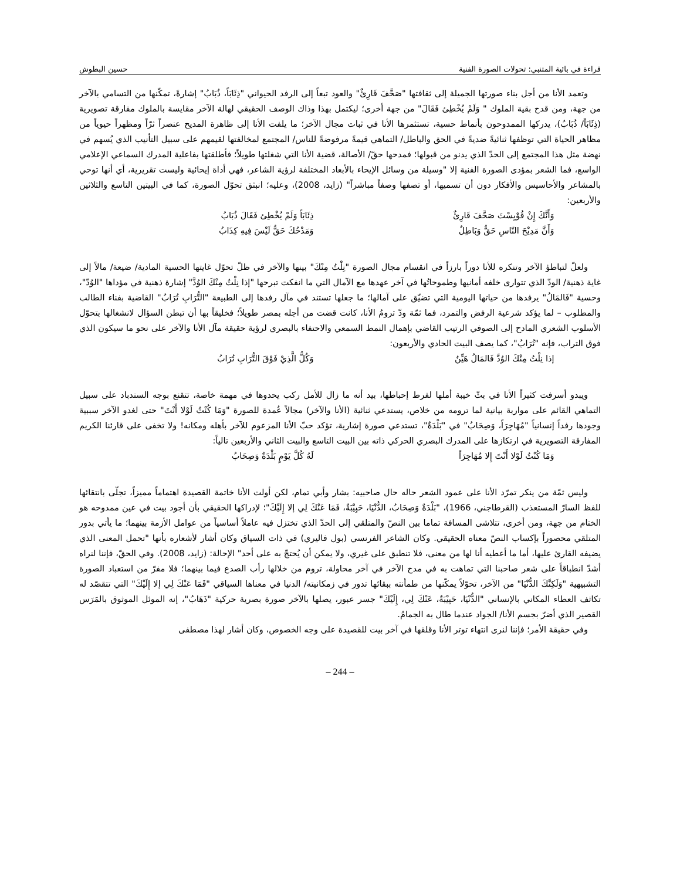قراءة في بائية المتنبي: تحولات الصورة الفنية حسين البطوش
وتعمد الأنا من أجل بناء صورتها الجميلة إلى ثقافتها "صَحَّفَ قَارِئٌ" والعود تبعاً إلى الرفد الحيواني "ذِئَابَاً، ذُبَابُ" إشارةً، تمكّنها من التسامي بالآخر من جهة، ومن قدح بقية الملوك " وَلَمْ يُخْطِئ فَقَالَ" من جهة أخرى؛ ليكتمل بهذا وذاك الوصف الحقيقي لهالة الآخر مقايسة بالملوك مفارقة تصويرية (ذِئَابَاً/ ذُبَابُ)، يدركها الممدوحون بأنماط حسية، تستثمرها الأنا في ثبات مجال الآخر؛ ما يلفت الأنا إلى ظاهرة المديح عنصراً ثرّاً ومظهراً حيوياً من مظاهر الحياة التي توظفها ثنائيةً ضديةً في الحق والباطل/ التماهي قيمةً مرفوضةً للناس/ المجتمع لمخالفتها لقيمهم على سبيل التأنيب الذي يُسهم في نهضة مثل هذا المجتمع إلى الحدّ الذي يدنو من قبولها؛ فمدحها حقّ/ الأصالة، قضية الأنا التي شغلتها طويلاً؛ فأطلقتها بفاعلية المدرك السماعي الإعلامي الواسع، فما الشعر بمؤدى الصورة الفنية إلا "وسيلة من وسائل الإيحاء بالأبعاد المختلفة لرؤية الشاعر، فهي أداة إيحائية وليست تقريرية، أي أنها توحي بالمشاعر والأحاسيس والأفكار دون أن تسميها، أو تصفها وصفاً مباشراً" (زايد، 2008)، وعليه؛ انبثق تحوّل الصورة، كما في البيتين التاسع والثلاثين والأربعين:
وَأَنَّكَ إِنْ قُوْيِسْتَ صَحَّفَ قَارِئٌ
وَأَنَّ مَدِيْحَ النّاسِ حَقٌّ وَبَاطِلٌ
ذِئَابَاً وَلَمْ يُخْطِئ فَقَالَ ذُبَابُ
وَمَدْحُكَ حَقٌّ لَيْسَ فِيهِ كِذَابُ
ولعلّ لتباطؤ الآخر وتنكره للأنا دوراً بارزاً في انقسام مجال الصورة "نِلْتُ مِنْكَ" بينها والآخر في ظلّ تحوّل غايتها الحسية المادية/ ضيعة/ مالاً إلى غاية ذهنية/ الودّ الذي تتوارى خلفه أمانيها وطموحاتُها في آخر عهدها مع الآمال التي ما انفكت تبرحها "إذا نِلْتُ مِنْكَ الوُدَّ" إشارة ذهنية في مؤداها "الوُدّ"، وحسية "فَالمَالُ" يرفدها من حياتها اليومية التي تضيّق على آمالها؛ ما جعلها تستند في مآل رفدها إلى الطبيعة "التُّرَابِ تُرَابُ" القاضية بفناء الطالب والمطلوب – لما يؤكد شرعية الرفض والتمرد، فما ثمّة ودّ ترومُ الأنا، كانت قضت من أجله بمصر طويلاً؛ فخليقاً بها أن تبطن السؤال لانشغالها بتحوّل الأسلوب الشعري المادح إلى الصوفي الرتيب القاضي بإهمال النمط السمعي والاحتفاء بالبصري لرؤية حقيقة مآل الأنا والآخر على نحو ما سيكون الذي فوق التراب، فإنه "تُرَابُ"، كما يصف البيت الحادي والأربعون:
إذا نِلْتُ مِنْكَ الوُدَّ فَالمَالُ هَيِّنٌ
وَكُلُّ الَّذِيْ فَوْقَ التُّرَابِ تُرَابُ
ويبدو أسرفت كثيراً الأنا في بثّ خيبة أملها لفرط إحباطها، بيد أنه ما زال للأمل ركب يحدوها في مهمة خاصة، تتقنع بوجه السندباد على سبيل التماهي القائم على مواربة بيانية لما ترومه من خلاص، يستدعي ثنائية (الأنا والآخر) مجالاً عُمدة للصورة "وَمَا كُنْتُ لَوْلا أَنْتَ" حتى لغدو الآخر سببية وجودها رفداً إنسانياً "مُهَاجِرَاً، وَصِحَابُ" في "بَلْدَةٌ"، تستدعي صورة إشارية، تؤكد حبّ الأنا المزعوم للآخر بأهله ومكانه! ولا تخفى على قارئنا الكريم المفارقة التصويرية في ارتكازها على المدرك البصري الحركي ذاته بين البيت التاسع والبيت الثاني والأربعين تالياً:
وَمَا كُنْتُ لَوْلا أَنْتَ إِلا مُهَاجِرَاً
لَهُ كُلَّ يَوْمٍ بَلْدَةٌ وَصِحَابُ
وليس ثمّة من ينكر تمرّد الأنا على عمود الشعر حاله حال صاحبيه: بشار وأبي تمام، لكن أولت الأنا خاتمة القصيدة اهتماماً مميزاً، تجلّى بانتقائها للفظ السارّ المستعذب (القرطاجني، 1966)، "بَلْدَةٌ وَصِحَابُ، الدُّنْيَا، حَبِيْبَةٌ، فَمَا عَنْكَ لِي إلا إِلَيْكَ"؛ لإدراكها الحقيقي بأن أجود بيت في عين ممدوحه هو الختام من جهة، ومن أخرى، تتلاشى المسافة تماما بين النصّ والمتلقي إلى الحدّ الذي تختزل فيه عاملاً أساسياً من عوامل الأزمة بينهما؛ ما يأتي بدور المتلقي محصوراً بإكساب النصّ معناه الحقيقي. وكان الشاعر الفرنسي (بول فاليري) في ذات السياق وكان أشار لأشعاره بأنها "تحمل المعنى الذي يضيفه القارئ عليها، أما ما أعطيه أنا لها من معنى، فلا تنطبق على غيري، ولا يمكن أن يُحتجّ به على أحد" الإحالة: (زايد، 2008). وفي الحقّ، فإننا لنراه أشدّ انطباقاً على شعر صاحبنا التي تماهت به في مدح الآخر في آخر محاولة، تروم من خلالها رأب الصدع فيما بينهما؛ فلا مفرّ من استعباد الصورة التشبيهية "وَلَكِنَّكَ الدُّنْيَا" من الآخر، تحوّلاً يمكّنها من طمأنته ببقائها تدور في زمكانيته/ الدنيا في معناها السياقي "فَمَا عَنْكَ لِي إلا إِلَيْكَ" التي تتقصّد له تكاثف العطاء المكاني بالإنساني "الدُّنْيَا، حَبِيْبَةٌ، عَنْكَ لِي، إِلَيْكَ" جسر عبور، يصلها بالآخر صورة بصرية حركية "ذَهَابُ"، إنه الموئل الموثوق بالمَرَس القصير الذي أضرّ بجسم الأنا/ الجواد عندما طال به الجمامُ.
وفي حقيقة الأمر؛ فإننا لنرى انتهاء توتر الأنا وقلقها في آخر بيت للقصيدة على وجه الخصوص، وكان أشار لهذا مصطفى
– 244 –